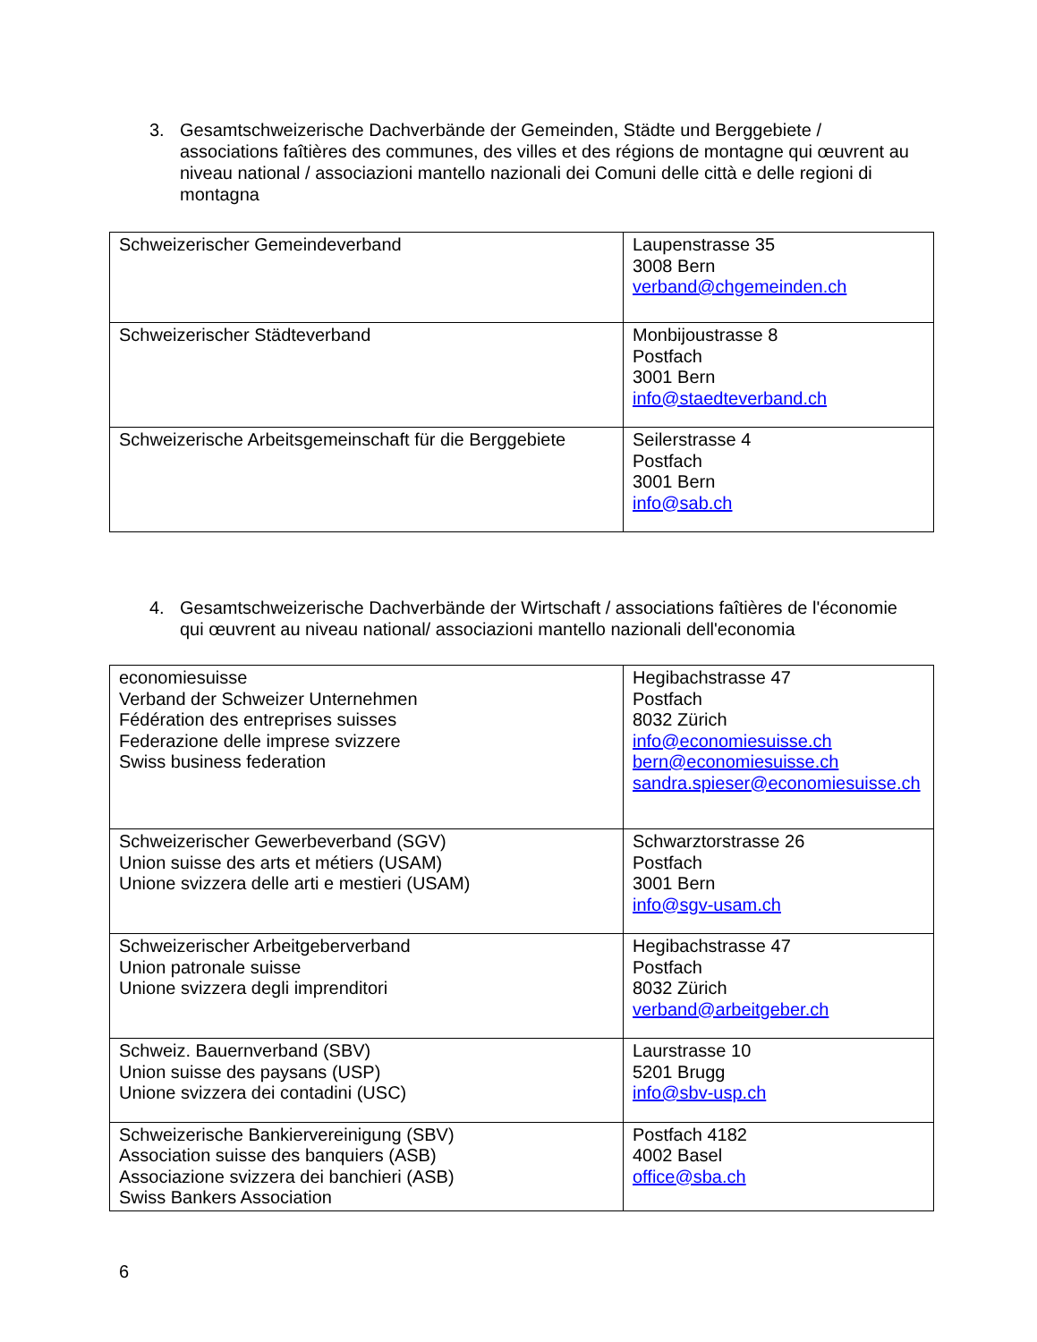3. Gesamtschweizerische Dachverbände der Gemeinden, Städte und Berggebiete / associations faîtières des communes, des villes et des régions de montagne qui œuvrent au niveau national / associazioni mantello nazionali dei Comuni delle città e delle regioni di montagna
| Schweizerischer Gemeindeverband | Laupenstrasse 35 3008 Bern verband@chgemeinden.ch |
| Schweizerischer Städteverband | Monbijoustrasse 8 Postfach 3001 Bern info@staedteverband.ch |
| Schweizerische Arbeitsgemeinschaft für die Berggebiete | Seilerstrasse 4 Postfach 3001 Bern info@sab.ch |
4. Gesamtschweizerische Dachverbände der Wirtschaft / associations faîtières de l'économie qui œuvrent au niveau national/ associazioni mantello nazionali dell'economia
| economiesuisse Verband der Schweizer Unternehmen Fédération des entreprises suisses Federazione delle imprese svizzere Swiss business federation | Hegibachstrasse 47 Postfach 8032 Zürich info@economiesuisse.ch bern@economiesuisse.ch sandra.spieser@economiesuisse.ch |
| Schweizerischer Gewerbeverband (SGV) Union suisse des arts et métiers (USAM) Unione svizzera delle arti e mestieri (USAM) | Schwarztorstrasse 26 Postfach 3001 Bern info@sgv-usam.ch |
| Schweizerischer Arbeitgeberverband Union patronale suisse Unione svizzera degli imprenditori | Hegibachstrasse 47 Postfach 8032 Zürich verband@arbeitgeber.ch |
| Schweiz. Bauernverband (SBV) Union suisse des paysans (USP) Unione svizzera dei contadini (USC) | Laurstrasse 10 5201 Brugg info@sbv-usp.ch |
| Schweizerische Bankiervereinigung (SBV) Association suisse des banquiers (ASB) Associazione svizzera dei banchieri (ASB) Swiss Bankers Association | Postfach 4182 4002 Basel office@sba.ch |
6